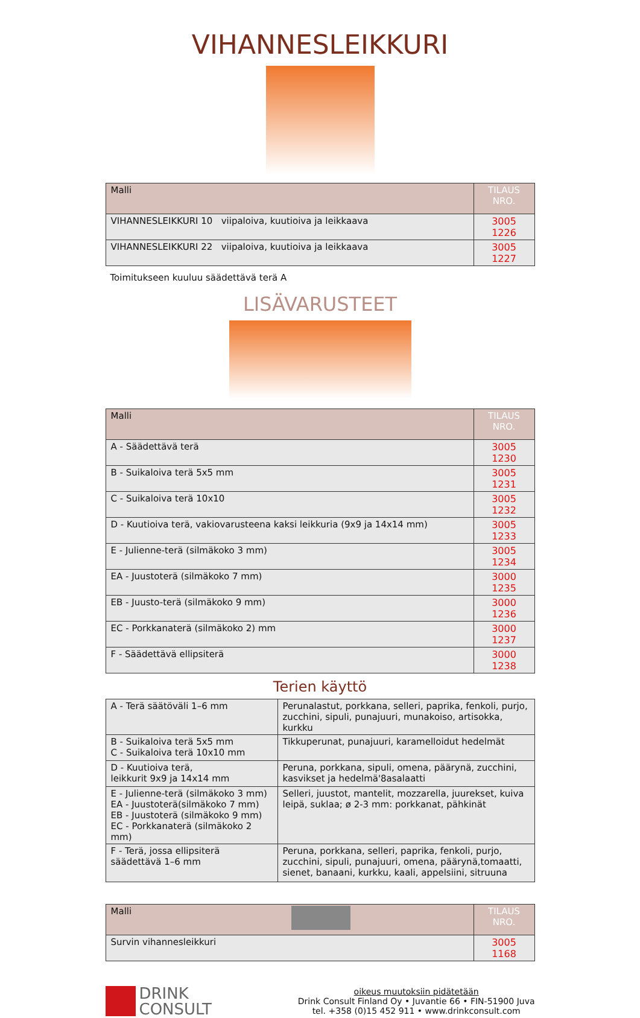VIHANNESLEIKKURI
| Malli | TILAUS NRO. |
| --- | --- |
| VIHANNESLEIKKURI 10 viipaloiva, kuutioiva ja leikkaava | 3005 1226 |
| VIHANNESLEIKKURI 22 viipaloiva, kuutioiva ja leikkaava | 3005 1227 |
Toimitukseen kuuluu säädettävä terä A
LISÄVARUSTEET
| Malli | TILAUS NRO. |
| --- | --- |
| A - Säädettävä terä | 3005 1230 |
| B - Suikaloiva terä 5x5 mm | 3005 1231 |
| C - Suikaloiva terä 10x10 | 3005 1232 |
| D - Kuutioiva terä, vakiovarusteena kaksi leikkuria (9x9 ja 14x14 mm) | 3005 1233 |
| E - Julienne-terä (silmäkoko 3 mm) | 3005 1234 |
| EA - Juustoterä (silmäkoko 7 mm) | 3000 1235 |
| EB - Juusto-terä (silmäkoko 9 mm) | 3000 1236 |
| EC - Porkkanaterä (silmäkoko 2) mm | 3000 1237 |
| F - Säädettävä ellipsiterä | 3000 1238 |
Terien käyttö
| A - Terä säätöväli 1–6 mm | Perunalastut, porkkana, selleri, paprika, fenkoli, purjo, zucchini, sipuli, punajuuri, munakoiso, artisokka, kurkku |
| B - Suikaloiva terä 5x5 mm C - Suikaloiva terä 10x10 mm | Tikkuperunat, punajuuri, karamelloidut hedelmät |
| D - Kuutioiva terä, leikkurit 9x9 ja 14x14 mm | Peruna, porkkana, sipuli, omena, päärynä, zucchini, kasvikset ja hedelmä'8asalaatti |
| E - Julienne-terä (silmäkoko 3 mm) EA - Juustoterä(silmäkoko 7 mm) EB - Juustoterä (silmäkoko 9 mm) EC - Porkkanaterä (silmäkoko 2 mm) | Selleri, juustot, mantelit, mozzarella, juurekset, kuiva leipä, suklaa; ø 2-3 mm: porkkanat, pähkinät |
| F - Terä, jossa ellipsiterä säädettävä 1–6 mm | Peruna, porkkana, selleri, paprika, fenkoli, purjo, zucchini, sipuli, punajuuri, omena, päärynä,tomaatti, sienet, banaani, kurkku, kaali, appelsiini, sitruuna |
| Malli | TILAUS NRO. |
| --- | --- |
| Survin vihannesleikkuri | 3005 1168 |
DRINK
CONSULT
oikeus muutoksiin pidätetään
Drink Consult Finland Oy • Juvantie 66 • FIN-51900 Juva
tel. +358 (0)15 452 911 • www.drinkconsult.com